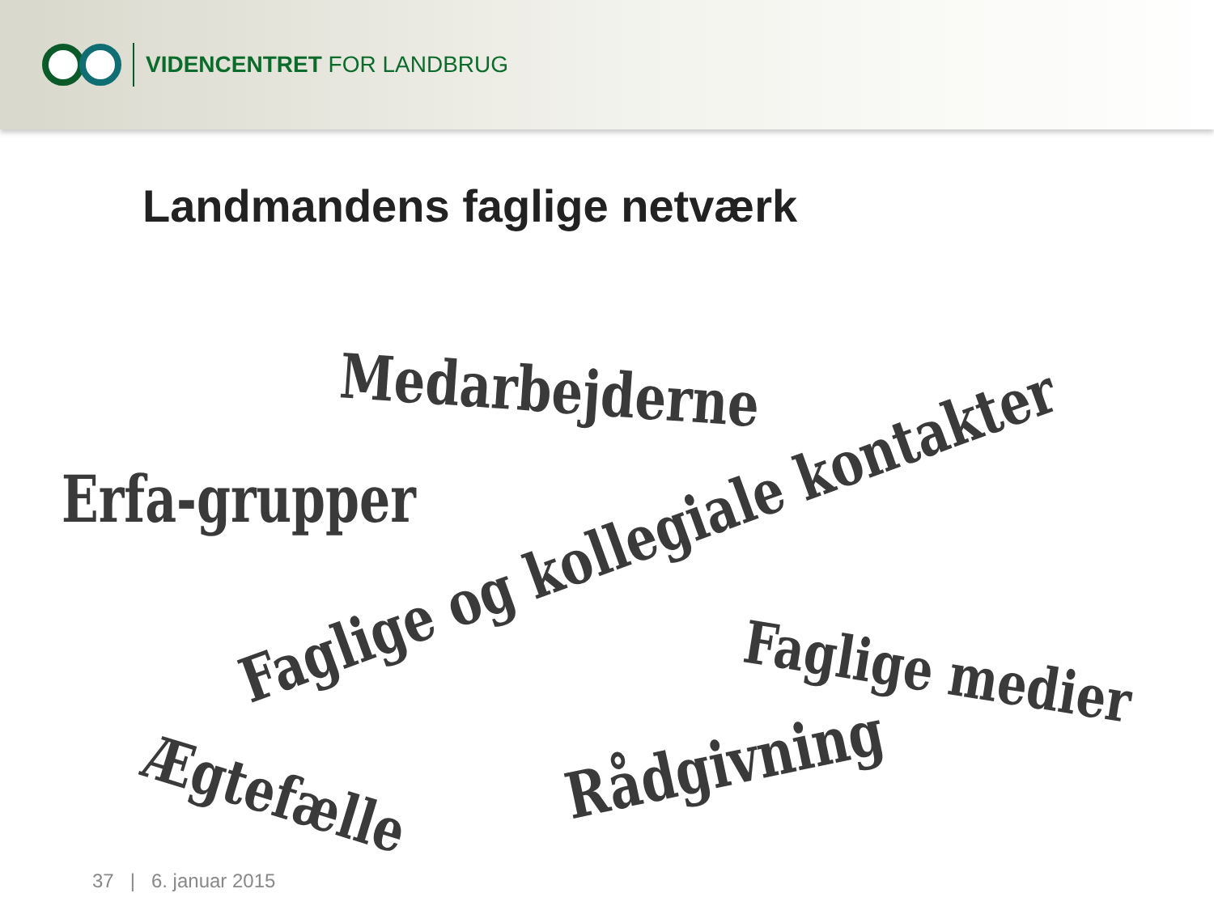VIDENCENTRET FOR LANDBRUG
Landmandens faglige netværk
Medarbejderne
Erfa-grupper
Faglige og kollegiale kontakter
Faglige medier
Ægtefælle
Rådgivning
37 | 6. januar 2015